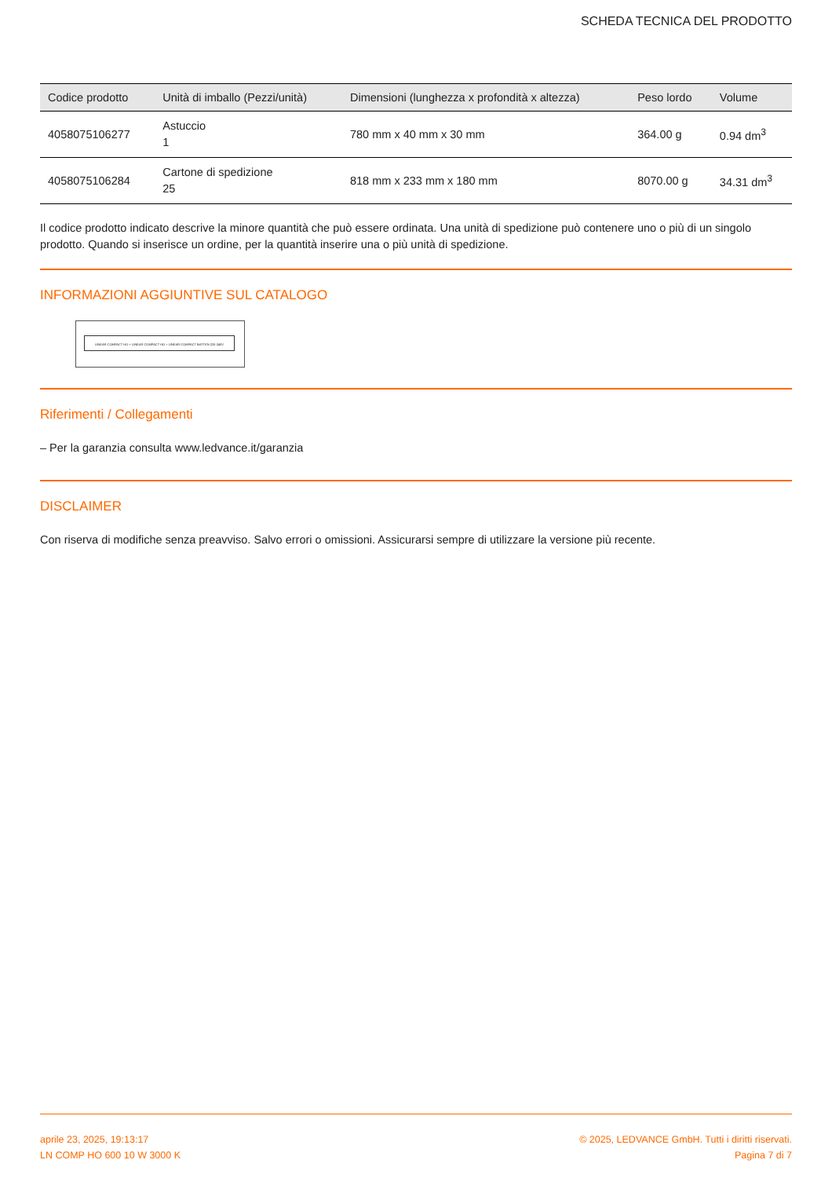SCHEDA TECNICA DEL PRODOTTO
| Codice prodotto | Unità di imballo (Pezzi/unità) | Dimensioni (lunghezza x profondità x altezza) | Peso lordo | Volume |
| --- | --- | --- | --- | --- |
| 4058075106277 | Astuccio 1 | 780 mm x 40 mm x 30 mm | 364.00 g | 0.94 dm<sup>3</sup> |
| 4058075106284 | Cartone di spedizione 25 | 818 mm x 233 mm x 180 mm | 8070.00 g | 34.31 dm<sup>3</sup> |
Il codice prodotto indicato descrive la minore quantità che può essere ordinata. Una unità di spedizione può contenere uno o più di un singolo prodotto. Quando si inserisce un ordine, per la quantità inserire una o più unità di spedizione.
INFORMAZIONI AGGIUNTIVE SUL CATALOGO
LINEAR COMPACT HO + LINEAR COMPACT HO + LINEAR COMPACT BATTEN 220-240V
Riferimenti / Collegamenti
– Per la garanzia consulta www.ledvance.it/garanzia
DISCLAIMER
Con riserva di modifiche senza preavviso. Salvo errori o omissioni. Assicurarsi sempre di utilizzare la versione più recente.
aprile 23, 2025, 19:13:17
LN COMP HO 600 10 W 3000 K
© 2025, LEDVANCE GmbH. Tutti i diritti riservati.
Pagina 7 di 7